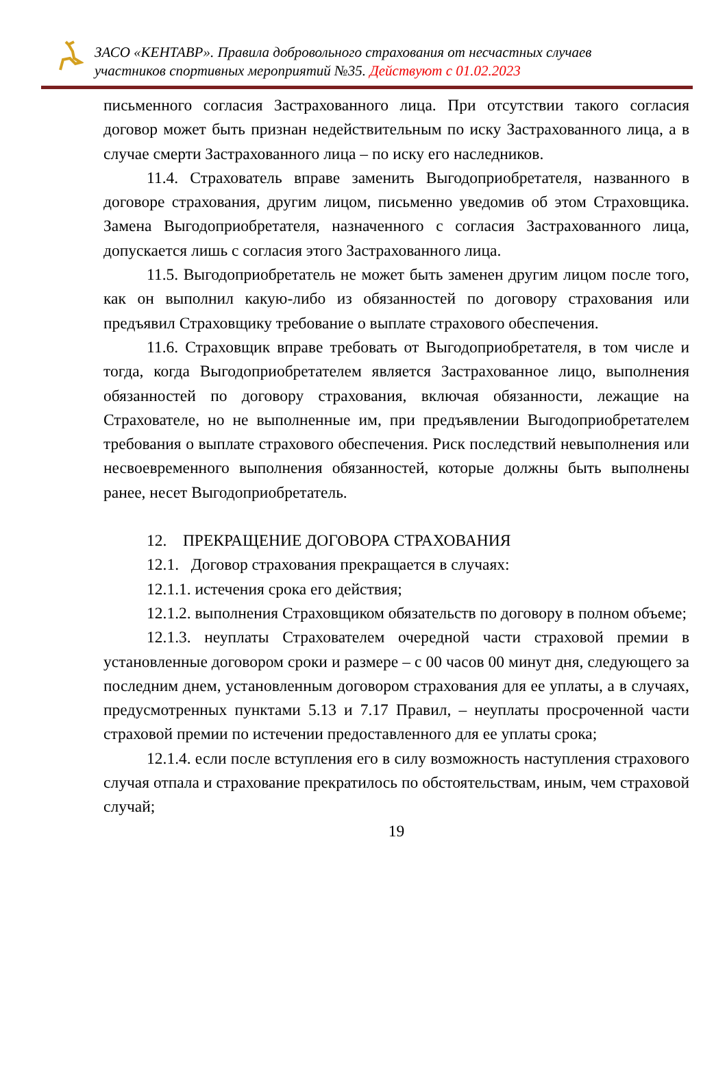ЗАСО «КЕНТАВР». Правила добровольного страхования от несчастных случаев
участников спортивных мероприятий №35. Действуют с 01.02.2023
письменного согласия Застрахованного лица. При отсутствии такого согласия договор может быть признан недействительным по иску Застрахованного лица, а в случае смерти Застрахованного лица – по иску его наследников.
11.4. Страхователь вправе заменить Выгодоприобретателя, названного в договоре страхования, другим лицом, письменно уведомив об этом Страховщика. Замена Выгодоприобретателя, назначенного с согласия Застрахованного лица, допускается лишь с согласия этого Застрахованного лица.
11.5. Выгодоприобретатель не может быть заменен другим лицом после того, как он выполнил какую-либо из обязанностей по договору страхования или предъявил Страховщику требование о выплате страхового обеспечения.
11.6. Страховщик вправе требовать от Выгодоприобретателя, в том числе и тогда, когда Выгодоприобретателем является Застрахованное лицо, выполнения обязанностей по договору страхования, включая обязанности, лежащие на Страхователе, но не выполненные им, при предъявлении Выгодоприобретателем требования о выплате страхового обеспечения. Риск последствий невыполнения или несвоевременного выполнения обязанностей, которые должны быть выполнены ранее, несет Выгодоприобретатель.
12. ПРЕКРАЩЕНИЕ ДОГОВОРА СТРАХОВАНИЯ
12.1. Договор страхования прекращается в случаях:
12.1.1. истечения срока его действия;
12.1.2. выполнения Страховщиком обязательств по договору в полном объеме;
12.1.3. неуплаты Страхователем очередной части страховой премии в установленные договором сроки и размере – с 00 часов 00 минут дня, следующего за последним днем, установленным договором страхования для ее уплаты, а в случаях, предусмотренных пунктами 5.13 и 7.17 Правил, – неуплаты просроченной части страховой премии по истечении предоставленного для ее уплаты срока;
12.1.4. если после вступления его в силу возможность наступления страхового случая отпала и страхование прекратилось по обстоятельствам, иным, чем страховой случай;
19